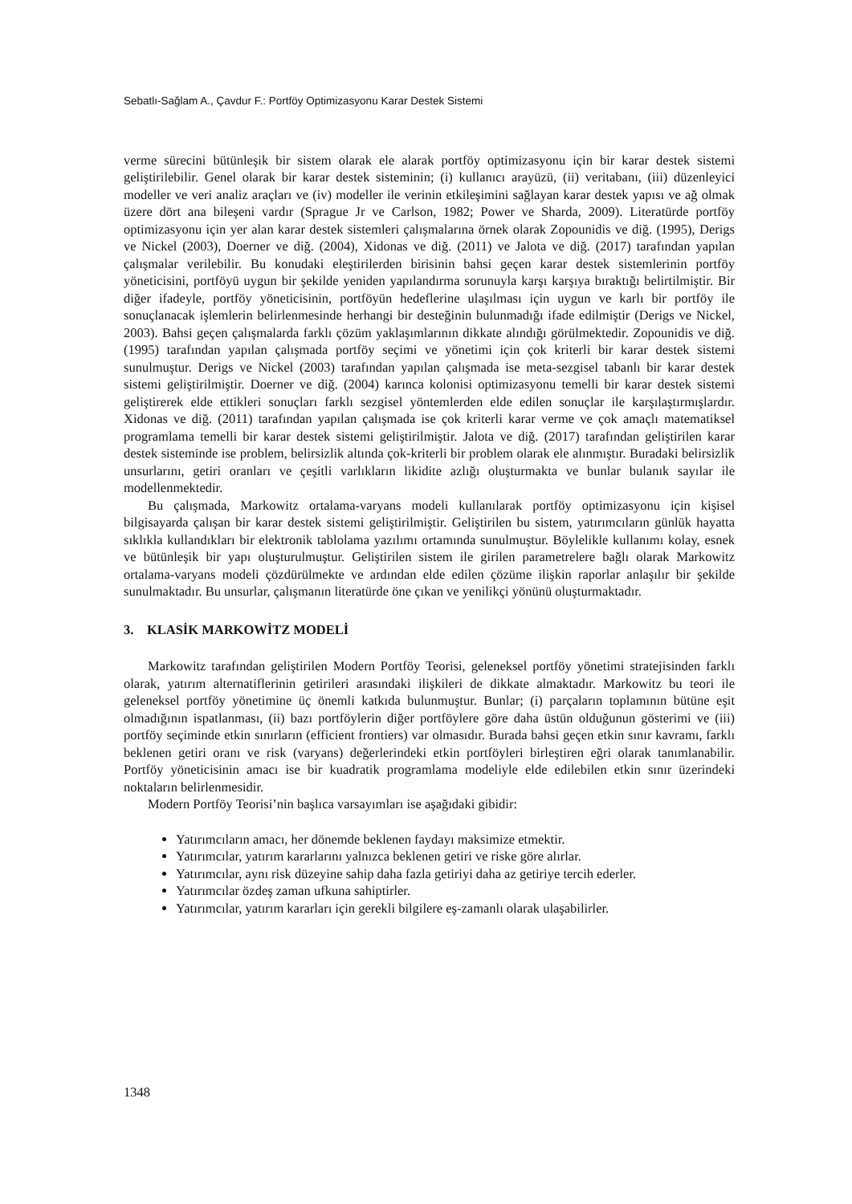Sebatlı-Sağlam A., Çavdur F.: Portföy Optimizasyonu Karar Destek Sistemi
verme sürecini bütünleşik bir sistem olarak ele alarak portföy optimizasyonu için bir karar destek sistemi geliştirilebilir. Genel olarak bir karar destek sisteminin; (i) kullanıcı arayüzü, (ii) veritabanı, (iii) düzenleyici modeller ve veri analiz araçları ve (iv) modeller ile verinin etkileşimini sağlayan karar destek yapısı ve ağ olmak üzere dört ana bileşeni vardır (Sprague Jr ve Carlson, 1982; Power ve Sharda, 2009). Literatürde portföy optimizasyonu için yer alan karar destek sistemleri çalışmalarına örnek olarak Zopounidis ve diğ. (1995), Derigs ve Nickel (2003), Doerner ve diğ. (2004), Xidonas ve diğ. (2011) ve Jalota ve diğ. (2017) tarafından yapılan çalışmalar verilebilir. Bu konudaki eleştirilerden birisinin bahsi geçen karar destek sistemlerinin portföy yöneticisini, portföyü uygun bir şekilde yeniden yapılandırma sorunuyla karşı karşıya bıraktığı belirtilmiştir. Bir diğer ifadeyle, portföy yöneticisinin, portföyün hedeflerine ulaşılması için uygun ve karlı bir portföy ile sonuçlanacak işlemlerin belirlenmesinde herhangi bir desteğinin bulunmadığı ifade edilmiştir (Derigs ve Nickel, 2003). Bahsi geçen çalışmalarda farklı çözüm yaklaşımlarının dikkate alındığı görülmektedir. Zopounidis ve diğ. (1995) tarafından yapılan çalışmada portföy seçimi ve yönetimi için çok kriterli bir karar destek sistemi sunulmuştur. Derigs ve Nickel (2003) tarafından yapılan çalışmada ise meta-sezgisel tabanlı bir karar destek sistemi geliştirilmiştir. Doerner ve diğ. (2004) karınca kolonisi optimizasyonu temelli bir karar destek sistemi geliştirerek elde ettikleri sonuçları farklı sezgisel yöntemlerden elde edilen sonuçlar ile karşılaştırmışlardır. Xidonas ve diğ. (2011) tarafından yapılan çalışmada ise çok kriterli karar verme ve çok amaçlı matematiksel programlama temelli bir karar destek sistemi geliştirilmiştir. Jalota ve diğ. (2017) tarafından geliştirilen karar destek sisteminde ise problem, belirsizlik altında çok-kriterli bir problem olarak ele alınmıştır. Buradaki belirsizlik unsurlarını, getiri oranları ve çeşitli varlıkların likidite azlığı oluşturmakta ve bunlar bulanık sayılar ile modellenmektedir.
Bu çalışmada, Markowitz ortalama-varyans modeli kullanılarak portföy optimizasyonu için kişisel bilgisayarda çalışan bir karar destek sistemi geliştirilmiştir. Geliştirilen bu sistem, yatırımcıların günlük hayatta sıklıkla kullandıkları bir elektronik tablolama yazılımı ortamında sunulmuştur. Böylelikle kullanımı kolay, esnek ve bütünleşik bir yapı oluşturulmuştur. Geliştirilen sistem ile girilen parametrelere bağlı olarak Markowitz ortalama-varyans modeli çözdürülmekte ve ardından elde edilen çözüme ilişkin raporlar anlaşılır bir şekilde sunulmaktadır. Bu unsurlar, çalışmanın literatürde öne çıkan ve yenilikçi yönünü oluşturmaktadır.
3. KLASİK MARKOWİTZ MODELİ
Markowitz tarafından geliştirilen Modern Portföy Teorisi, geleneksel portföy yönetimi stratejisinden farklı olarak, yatırım alternatiflerinin getirileri arasındaki ilişkileri de dikkate almaktadır. Markowitz bu teori ile geleneksel portföy yönetimine üç önemli katkıda bulunmuştur. Bunlar; (i) parçaların toplamının bütüne eşit olmadığının ispatlanması, (ii) bazı portföylerin diğer portföylere göre daha üstün olduğunun gösterimi ve (iii) portföy seçiminde etkin sınırların (efficient frontiers) var olmasıdır. Burada bahsi geçen etkin sınır kavramı, farklı beklenen getiri oranı ve risk (varyans) değerlerindeki etkin portföyleri birleştiren eğri olarak tanımlanabilir. Portföy yöneticisinin amacı ise bir kuadratik programlama modeliyle elde edilebilen etkin sınır üzerindeki noktaların belirlenmesidir.
Modern Portföy Teorisi’nin başlıca varsayımları ise aşağıdaki gibidir:
Yatırımcıların amacı, her dönemde beklenen faydayı maksimize etmektir.
Yatırımcılar, yatırım kararlarını yalnızca beklenen getiri ve riske göre alırlar.
Yatırımcılar, aynı risk düzeyine sahip daha fazla getiriyi daha az getiriye tercih ederler.
Yatırımcılar özdeş zaman ufkuna sahiptirler.
Yatırımcılar, yatırım kararları için gerekli bilgilere eş-zamanlı olarak ulaşabilirler.
1348